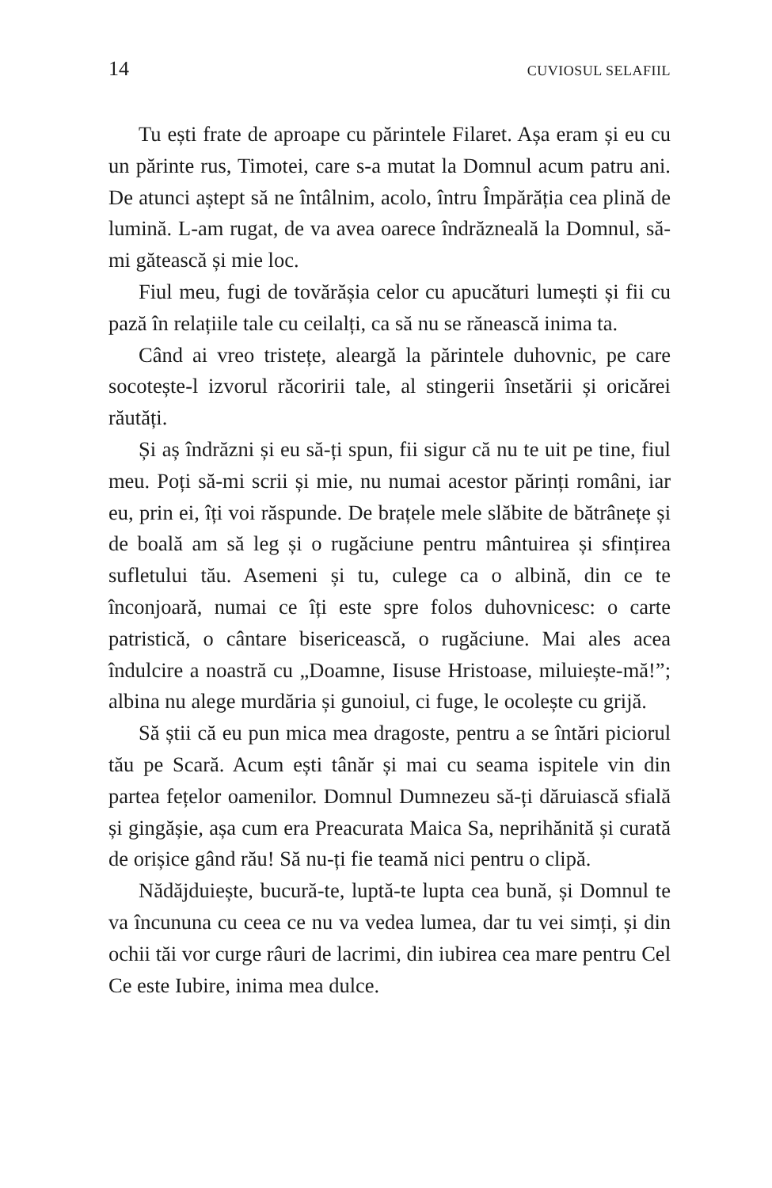14 CUVIOSUL SELAFIIL
Tu ești frate de aproape cu părintele Filaret. Așa eram și eu cu un părinte rus, Timotei, care s-a mutat la Domnul acum patru ani. De atunci aștept să ne întâlnim, acolo, întru Împărăția cea plină de lumină. L-am rugat, de va avea oarece îndrăzneală la Domnul, să-mi gătească și mie loc.
Fiul meu, fugi de tovărășia celor cu apucături lumești și fii cu pază în relațiile tale cu ceilalți, ca să nu se rănească inima ta.
Când ai vreo tristețe, aleargă la părintele duhovnic, pe care socotește-l izvorul răcoririi tale, al stingerii însetării și oricărei răutăți.
Și aș îndrăzni și eu să-ți spun, fii sigur că nu te uit pe tine, fiul meu. Poți să-mi scrii și mie, nu numai acestor părinți români, iar eu, prin ei, îți voi răspunde. De brațele mele slăbite de bătrânețe și de boală am să leg și o rugăciune pentru mântuirea și sfințirea sufletului tău. Asemeni și tu, culege ca o albină, din ce te înconjoară, numai ce îți este spre folos duhovnicesc: o carte patristică, o cântare bisericească, o rugăciune. Mai ales acea îndulcire a noastră cu „Doamne, Iisuse Hristoase, miluiește-mă!”; albina nu alege murdăria și gunoiul, ci fuge, le ocolește cu grijă.
Să știi că eu pun mica mea dragoste, pentru a se întări piciorul tău pe Scară. Acum ești tânăr și mai cu seama ispitele vin din partea fețelor oamenilor. Domnul Dumnezeu să-ți dăruiască sfială și gingășie, așa cum era Preacurata Maica Sa, neprihănită și curată de orișice gând rău! Să nu-ți fie teamă nici pentru o clipă.
Nădăjduiește, bucură-te, luptă-te lupta cea bună, și Domnul te va încununa cu ceea ce nu va vedea lumea, dar tu vei simți, și din ochii tăi vor curge râuri de lacrimi, din iubirea cea mare pentru Cel Ce este Iubire, inima mea dulce.